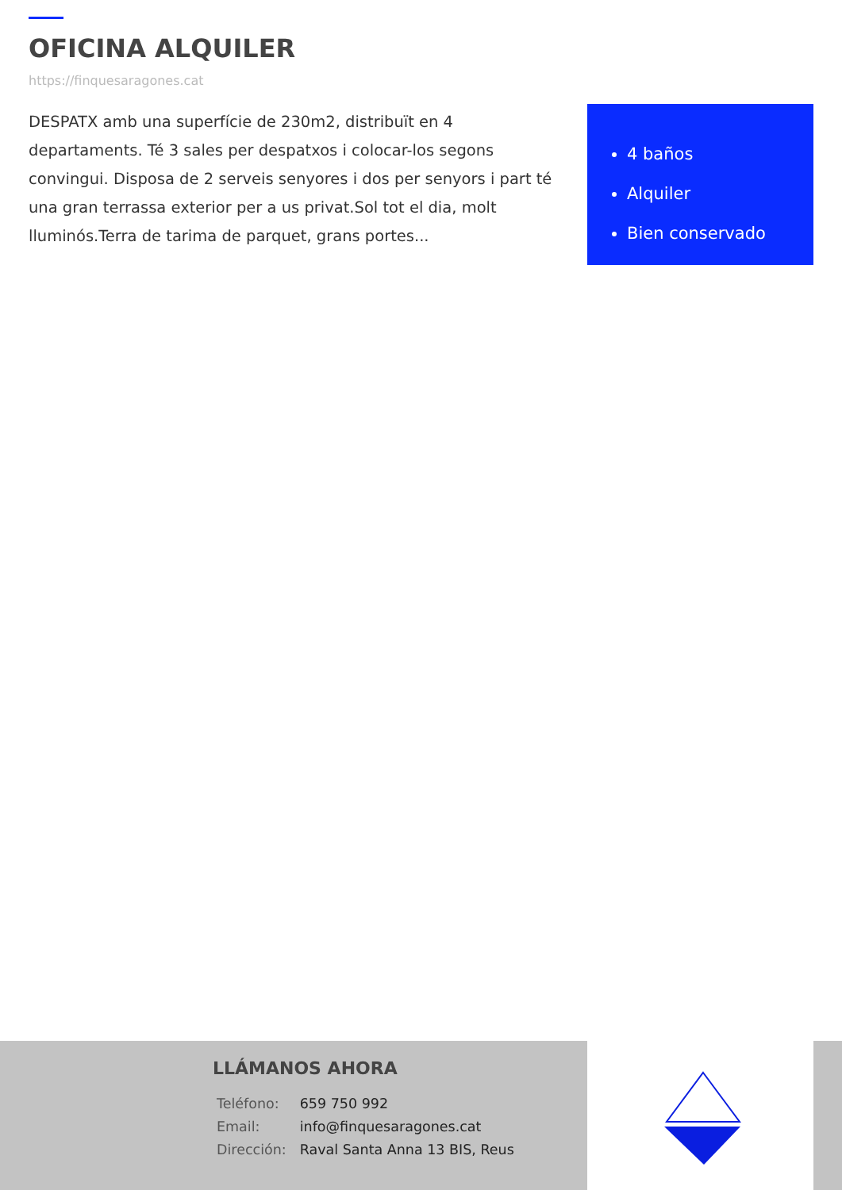OFICINA ALQUILER
https://finquesaragones.cat
DESPATX amb una superfície de 230m2, distribuït en 4 departaments. Té 3 sales per despatxos i colocar-los segons convingui. Disposa de 2 serveis senyores i dos per senyors i part té una gran terrassa exterior per a us privat.Sol tot el dia, molt lluminós.Terra de tarima de parquet, grans portes...
4 baños
Alquiler
Bien conservado
LLÁMANOS AHORA
| Teléfono: | 659 750 992 |
| Email: | info@finquesaragones.cat |
| Dirección: | Raval Santa Anna 13 BIS, Reus |